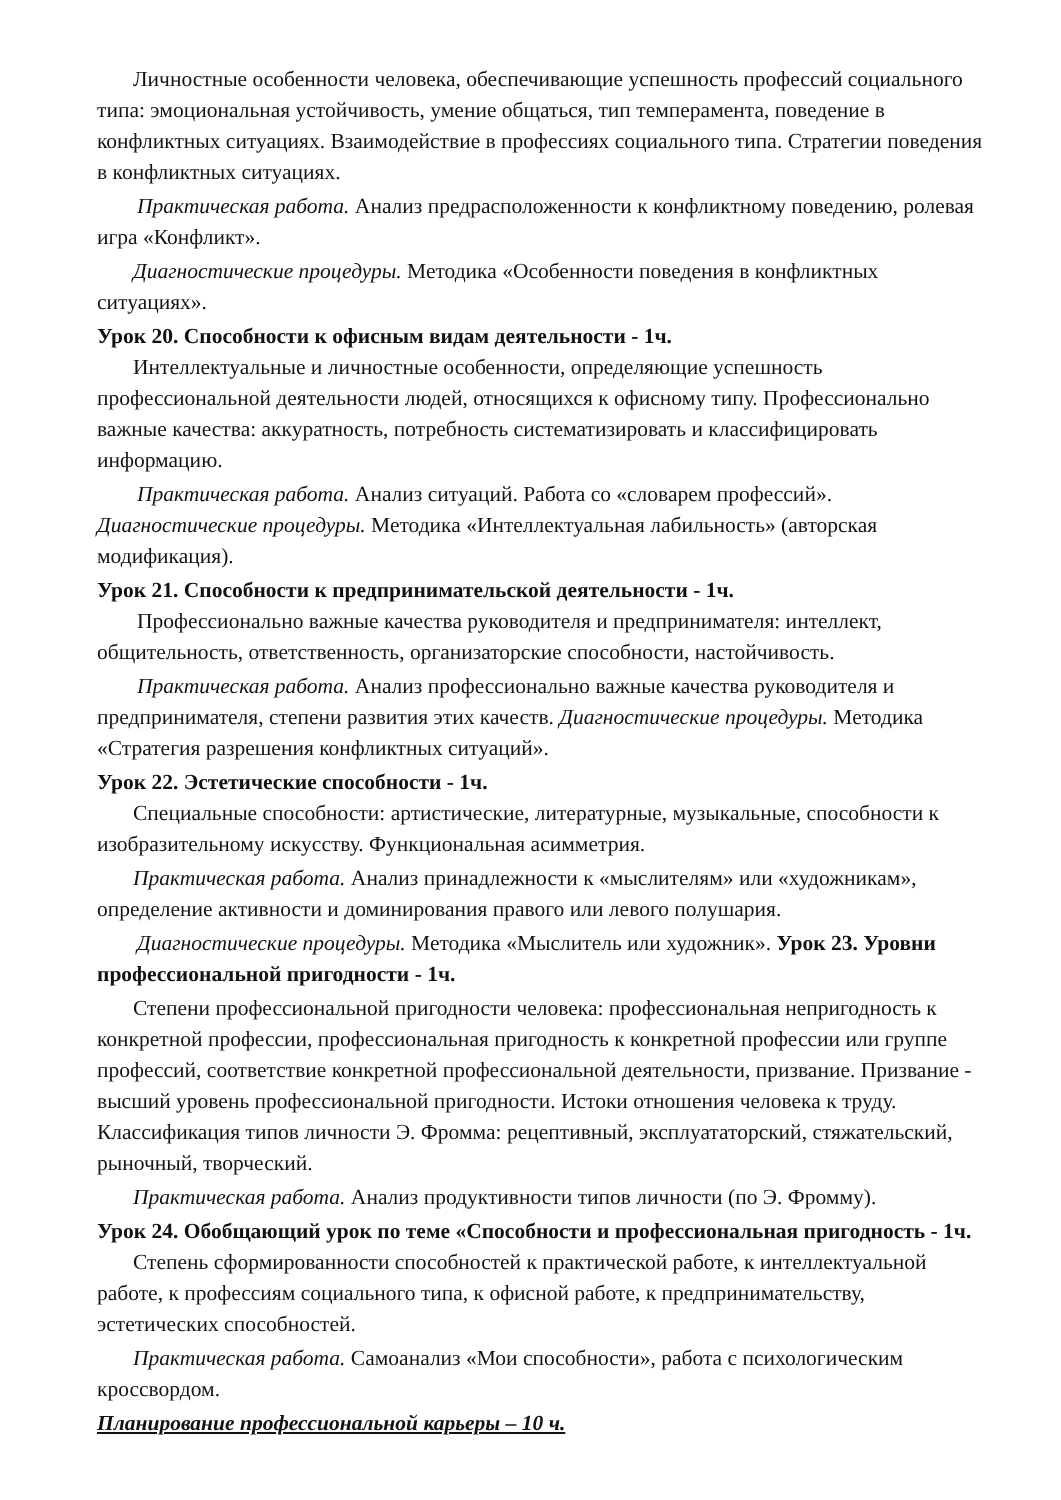Личностные особенности человека, обеспечивающие успешность профессий социального типа: эмоциональная устойчивость, умение общаться, тип темперамента, поведение в конфликтных ситуациях. Взаимодействие в профессиях социального типа. Стратегии поведения в конфликтных ситуациях.
Практическая работа. Анализ предрасположенности к конфликтному поведению, ролевая игра «Конфликт».
Диагностические процедуры. Методика «Особенности поведения в конфликтных ситуациях».
Урок 20. Способности к офисным видам деятельности - 1ч.
Интеллектуальные и личностные особенности, определяющие успешность профессиональной деятельности людей, относящихся к офисному типу. Профессионально важные качества: аккуратность, потребность систематизировать и классифицировать информацию.
Практическая работа. Анализ ситуаций. Работа со «словарем профессий». Диагностические процедуры. Методика «Интеллектуальная лабильность» (авторская модификация).
Урок 21. Способности к предпринимательской деятельности - 1ч.
Профессионально важные качества руководителя и предпринимателя: интеллект, общительность, ответственность, организаторские способности, настойчивость.
Практическая работа. Анализ профессионально важные качества руководителя и предпринимателя, степени развития этих качеств. Диагностические процедуры. Методика «Стратегия разрешения конфликтных ситуаций».
Урок 22. Эстетические способности - 1ч.
Специальные способности: артистические, литературные, музыкальные, способности к изобразительному искусству. Функциональная асимметрия.
Практическая работа. Анализ принадлежности к «мыслителям» или «художникам», определение активности и доминирования правого или левого полушария.
Диагностические процедуры. Методика «Мыслитель или художник». Урок 23. Уровни профессиональной пригодности - 1ч.
Степени профессиональной пригодности человека: профессиональная непригодность к конкретной профессии, профессиональная пригодность к конкретной профессии или группе профессий, соответствие конкретной профессиональной деятельности, призвание. Призвание - высший уровень профессиональной пригодности. Истоки отношения человека к труду. Классификация типов личности Э. Фромма: рецептивный, эксплуататорский, стяжательский, рыночный, творческий.
Практическая работа. Анализ продуктивности типов личности (по Э. Фромму).
Урок 24. Обобщающий урок по теме «Способности и профессиональная пригодность - 1ч.
Степень сформированности способностей к практической работе, к интеллектуальной работе, к профессиям социального типа, к офисной работе, к предпринимательству, эстетических способностей.
Практическая работа. Самоанализ «Мои способности», работа с психологическим кроссвордом.
Планирование профессиональной карьеры – 10 ч.